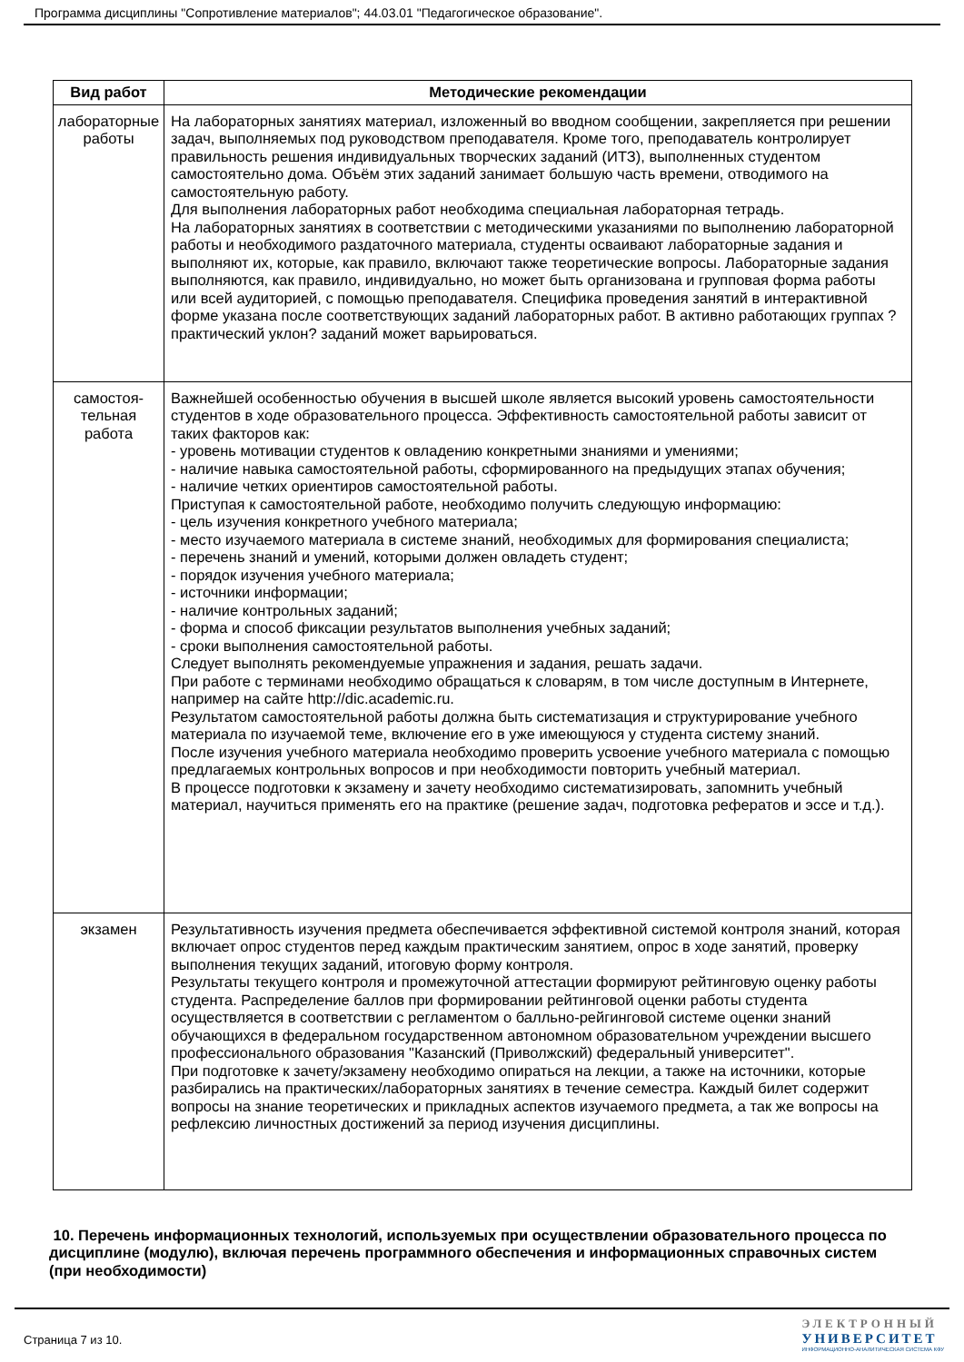Программа дисциплины "Сопротивление материалов"; 44.03.01 "Педагогическое образование".
| Вид работ | Методические рекомендации |
| --- | --- |
| лабораторные работы | На лабораторных занятиях материал, изложенный во вводном сообщении, закрепляется при решении задач, выполняемых под руководством преподавателя. Кроме того, преподаватель контролирует правильность решения индивидуальных творческих заданий (ИТЗ), выполненных студентом самостоятельно дома. Объём этих заданий занимает большую часть времени, отводимого на самостоятельную работу. Для выполнения лабораторных работ необходима специальная лабораторная тетрадь. На лабораторных занятиях в соответствии с методическими указаниями по выполнению лабораторной работы и необходимого раздаточного материала, студенты осваивают лабораторные задания и выполняют их, которые, как правило, включают также теоретические вопросы. Лабораторные задания выполняются, как правило, индивидуально, но может быть организована и групповая форма работы или всей аудиторией, с помощью преподавателя. Специфика проведения занятий в интерактивной форме указана после соответствующих заданий лабораторных работ. В активно работающих группах ?практический уклон? заданий может варьироваться. |
| самостоя- тельная работа | Важнейшей особенностью обучения в высшей школе является высокий уровень самостоятельности студентов в ходе образовательного процесса. Эффективность самостоятельной работы зависит от таких факторов как: - уровень мотивации студентов к овладению конкретными знаниями и умениями; - наличие навыка самостоятельной работы, сформированного на предыдущих этапах обучения; - наличие четких ориентиров самостоятельной работы. Приступая к самостоятельной работе, необходимо получить следующую информацию: - цель изучения конкретного учебного материала; - место изучаемого материала в системе знаний, необходимых для формирования специалиста; - перечень знаний и умений, которыми должен овладеть студент; - порядок изучения учебного материала; - источники информации; - наличие контрольных заданий; - форма и способ фиксации результатов выполнения учебных заданий; - сроки выполнения самостоятельной работы. Следует выполнять рекомендуемые упражнения и задания, решать задачи. При работе с терминами необходимо обращаться к словарям, в том числе доступным в Интернете, например на сайте http://dic.academic.ru. Результатом самостоятельной работы должна быть систематизация и структурирование учебного материала по изучаемой теме, включение его в уже имеющуюся у студента систему знаний. После изучения учебного материала необходимо проверить усвоение учебного материала с помощью предлагаемых контрольных вопросов и при необходимости повторить учебный материал. В процессе подготовки к экзамену и зачету необходимо систематизировать, запомнить учебный материал, научиться применять его на практике (решение задач, подготовка рефератов и эссе и т.д.). |
| экзамен | Результативность изучения предмета обеспечивается эффективной системой контроля знаний, которая включает опрос студентов перед каждым практическим занятием, опрос в ходе занятий, проверку выполнения текущих заданий, итоговую форму контроля. Результаты текущего контроля и промежуточной аттестации формируют рейтинговую оценку работы студента. Распределение баллов при формировании рейтинговой оценки работы студента осуществляется в соответствии с регламентом о балльно-рейгинговой системе оценки знаний обучающихся в федеральном государственном автономном образовательном учреждении высшего профессионального образования "Казанский (Приволжский) федеральный университет". При подготовке к зачету/экзамену необходимо опираться на лекции, а также на источники, которые разбирались на практических/лабораторных занятиях в течение семестра. Каждый билет содержит вопросы на знание теоретических и прикладных аспектов изучаемого предмета, а так же вопросы на рефлексию личностных достижений за период изучения дисциплины. |
10. Перечень информационных технологий, используемых при осуществлении образовательного процесса по дисциплине (модулю), включая перечень программного обеспечения и информационных справочных систем (при необходимости)
Страница 7 из 10.
ЭЛЕКТРОННЫЙ
УНИВЕРСИТЕТ
ИНФОРМАЦИОННО-АНАЛИТИЧЕСКАЯ СИСТЕМА КФУ